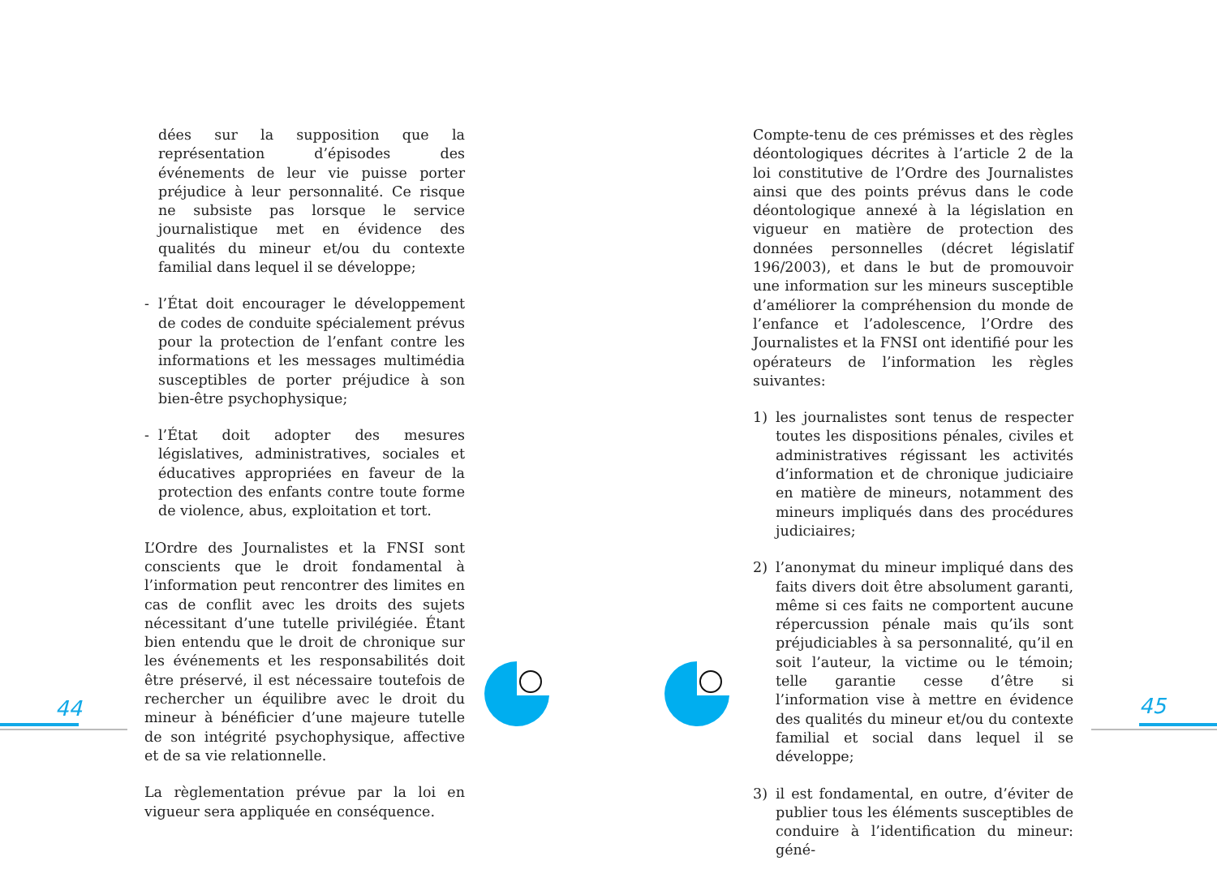dées sur la supposition que la représentation d’épisodes des événements de leur vie puisse porter préjudice à leur personnalité. Ce risque ne subsiste pas lorsque le service journalistique met en évidence des qualités du mineur et/ou du contexte familial dans lequel il se développe;
- l’État doit encourager le développement de codes de conduite spécialement prévus pour la protection de l’enfant contre les informations et les messages multimédia susceptibles de porter préjudice à son bien-être psychophysique;
- l’État doit adopter des mesures législatives, administratives, sociales et éducatives appropriées en faveur de la protection des enfants contre toute forme de violence, abus, exploitation et tort.
L’Ordre des Journalistes et la FNSI sont conscients que le droit fondamental à l’information peut rencontrer des limites en cas de conflit avec les droits des sujets nécessitant d’une tutelle privilégiée. Étant bien entendu que le droit de chronique sur les événements et les responsabilités doit être préservé, il est nécessaire toutefois de rechercher un équilibre avec le droit du mineur à bénéficier d’une majeure tutelle de son intégrité psychophysique, affective et de sa vie relationnelle.
La règlementation prévue par la loi en vigueur sera appliquée en conséquence.
Compte-tenu de ces prémisses et des règles déontologiques décrites à l’article 2 de la loi constitutive de l’Ordre des Journalistes ainsi que des points prévus dans le code déontologique annexé à la législation en vigueur en matière de protection des données personnelles (décret législatif 196/2003), et dans le but de promouvoir une information sur les mineurs susceptible d’améliorer la compréhension du monde de l’enfance et l’adolescence, l’Ordre des Journalistes et la FNSI ont identifié pour les opérateurs de l’information les règles suivantes:
1) les journalistes sont tenus de respecter toutes les dispositions pénales, civiles et administratives régissant les activités d’information et de chronique judiciaire en matière de mineurs, notamment des mineurs impliqués dans des procédures judiciaires;
2) l’anonymat du mineur impliqué dans des faits divers doit être absolument garanti, même si ces faits ne comportent aucune répercussion pénale mais qu’ils sont préjudiciables à sa personnalité, qu’il en soit l’auteur, la victime ou le témoin; telle garantie cesse d’être si l’information vise à mettre en évidence des qualités du mineur et/ou du contexte familial et social dans lequel il se développe;
3) il est fondamental, en outre, d’éviter de publier tous les éléments susceptibles de conduire à l’identification du mineur: géné-
44 45